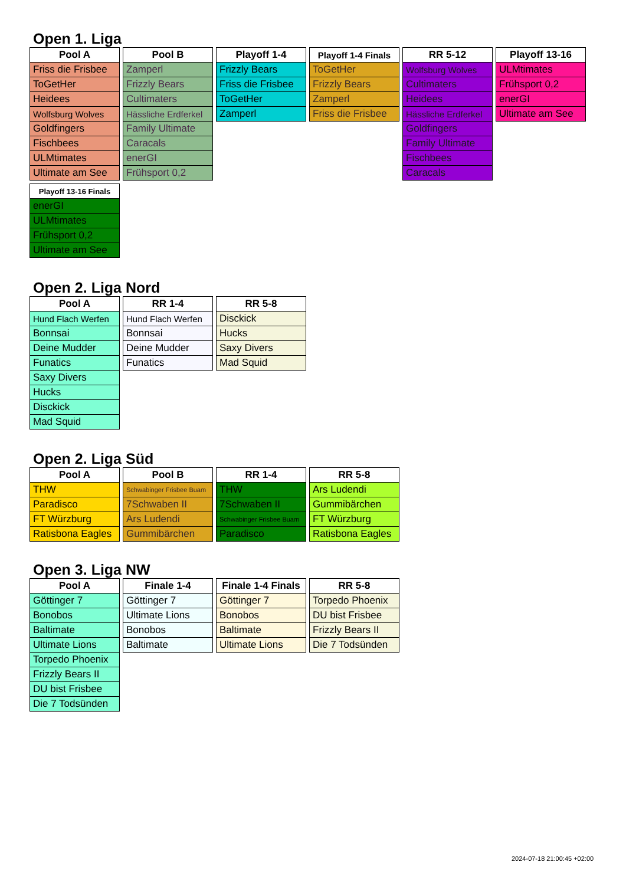Open 1. Liga
| Pool A |
| --- |
| Friss die Frisbee |
| ToGetHer |
| Heidees |
| Wolfsburg Wolves |
| Goldfingers |
| Fischbees |
| ULMtimates |
| Ultimate am See |
| Pool B |
| --- |
| Zamperl |
| Frizzly Bears |
| Cultimaters |
| Hässliche Erdferkel |
| Family Ultimate |
| Caracals |
| enerGI |
| Frühsport 0,2 |
| Playoff 1-4 |
| --- |
| Frizzly Bears |
| Friss die Frisbee |
| ToGetHer |
| Zamperl |
| Playoff 1-4 Finals |
| --- |
| ToGetHer |
| Frizzly Bears |
| Zamperl |
| Friss die Frisbee |
| RR 5-12 |
| --- |
| Wolfsburg Wolves |
| Cultimaters |
| Heidees |
| Hässliche Erdferkel |
| Goldfingers |
| Family Ultimate |
| Fischbees |
| Caracals |
| Playoff 13-16 |
| --- |
| ULMtimates |
| Frühsport 0,2 |
| enerGI |
| Ultimate am See |
| Playoff 13-16 Finals |
| --- |
| enerGI |
| ULMtimates |
| Frühsport 0,2 |
| Ultimate am See |
Open 2. Liga Nord
| Pool A |
| --- |
| Hund Flach Werfen |
| Bonnsai |
| Deine Mudder |
| Funatics |
| Saxy Divers |
| Hucks |
| Disckick |
| Mad Squid |
| RR 1-4 |
| --- |
| Hund Flach Werfen |
| Bonnsai |
| Deine Mudder |
| Funatics |
| RR 5-8 |
| --- |
| Disckick |
| Hucks |
| Saxy Divers |
| Mad Squid |
Open 2. Liga Süd
| Pool A |
| --- |
| THW |
| Paradisco |
| FT Würzburg |
| Ratisbona Eagles |
| Pool B |
| --- |
| Schwabinger Frisbee Buam |
| 7Schwaben II |
| Ars Ludendi |
| Gummibärchen |
| RR 1-4 |
| --- |
| THW |
| 7Schwaben II |
| Schwabinger Frisbee Buam |
| Paradisco |
| RR 5-8 |
| --- |
| Ars Ludendi |
| Gummibärchen |
| FT Würzburg |
| Ratisbona Eagles |
Open 3. Liga NW
| Pool A |
| --- |
| Göttinger 7 |
| Bonobos |
| Baltimate |
| Ultimate Lions |
| Torpedo Phoenix |
| Frizzly Bears II |
| DU bist Frisbee |
| Die 7 Todsünden |
| Finale 1-4 |
| --- |
| Göttinger 7 |
| Ultimate Lions |
| Bonobos |
| Baltimate |
| Finale 1-4 Finals |
| --- |
| Göttinger 7 |
| Bonobos |
| Baltimate |
| Ultimate Lions |
| RR 5-8 |
| --- |
| Torpedo Phoenix |
| DU bist Frisbee |
| Frizzly Bears II |
| Die 7 Todsünden |
2024-07-18 21:00:45 +02:00